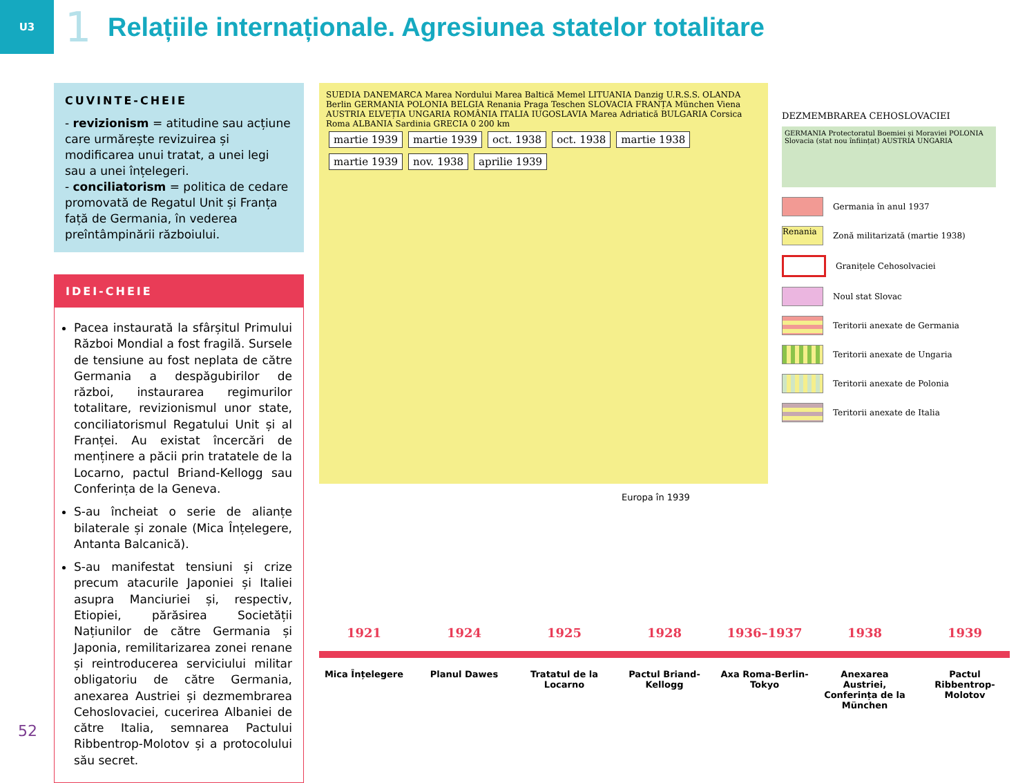U3
1
Relațiile internaționale. Agresiunea statelor totalitare
CUVINTE-CHEIE
- revizionism = atitudine sau acțiune care urmărește revizuirea și modificarea unui tratat, a unei legi sau a unei înțelegeri.
- conciliatorism = politica de cedare promovată de Regatul Unit și Franța față de Germania, în vederea preîntâmpinării războiului.
IDEI-CHEIE
Pacea instaurată la sfârșitul Primului Război Mondial a fost fragilă. Sursele de tensiune au fost neplata de către Germania a despăgubirilor de război, instaurarea regimurilor totalitare, revizionismul unor state, conciliatorismul Regatului Unit și al Franței. Au existat încercări de menținere a păcii prin tratatele de la Locarno, pactul Briand-Kellogg sau Conferința de la Geneva.
S-au încheiat o serie de alianțe bilaterale și zonale (Mica Înțelegere, Antanta Balcanică).
S-au manifestat tensiuni și crize precum atacurile Japoniei și Italiei asupra Manciuriei și, respectiv, Etiopiei, părăsirea Societății Națiunilor de către Germania și Japonia, remilitarizarea zonei renane și reintroducerea serviciului militar obligatoriu de către Germania, anexarea Austriei și dezmembrarea Cehoslovaciei, cucerirea Albaniei de către Italia, semnarea Pactului Ribbentrop-Molotov și a protocolului său secret.
SUEDIA DANEMARCA Marea Nordului Marea Baltică Memel LITUANIA Danzig U.R.S.S. OLANDA Berlin GERMANIA POLONIA BELGIA Renania Praga Teschen SLOVACIA FRANȚA München Viena AUSTRIA ELVEȚIA UNGARIA ROMÂNIA ITALIA IUGOSLAVIA Marea Adriatică BULGARIA Corsica Roma ALBANIA Sardinia GRECIA 0 200 km
martie 1939 martie 1939 oct. 1938 oct. 1938 martie 1938 martie 1939 nov. 1938 aprilie 1939
DEZMEMBRAREA CEHOSLOVACIEI
GERMANIA Protectoratul Boemiei și Moraviei POLONIA Slovacia (stat nou înființat) AUSTRIA UNGARIA
Germania în anul 1937
Renania
Zonă militarizată (martie 1938)
Granițele Cehosolvaciei
Noul stat Slovac
Teritorii anexate de Germania
Teritorii anexate de Ungaria
Teritorii anexate de Polonia
Teritorii anexate de Italia
Europa în 1939
1921 1924 1925 1928 1936–1937 1938 1939
Mica Înțelegere Planul Dawes Tratatul de la Locarno
Pactul Briand-Kellogg
Axa Roma-Berlin-Tokyo
Anexarea Austriei, Conferința de la München
Pactul Ribbentrop-Molotov
52